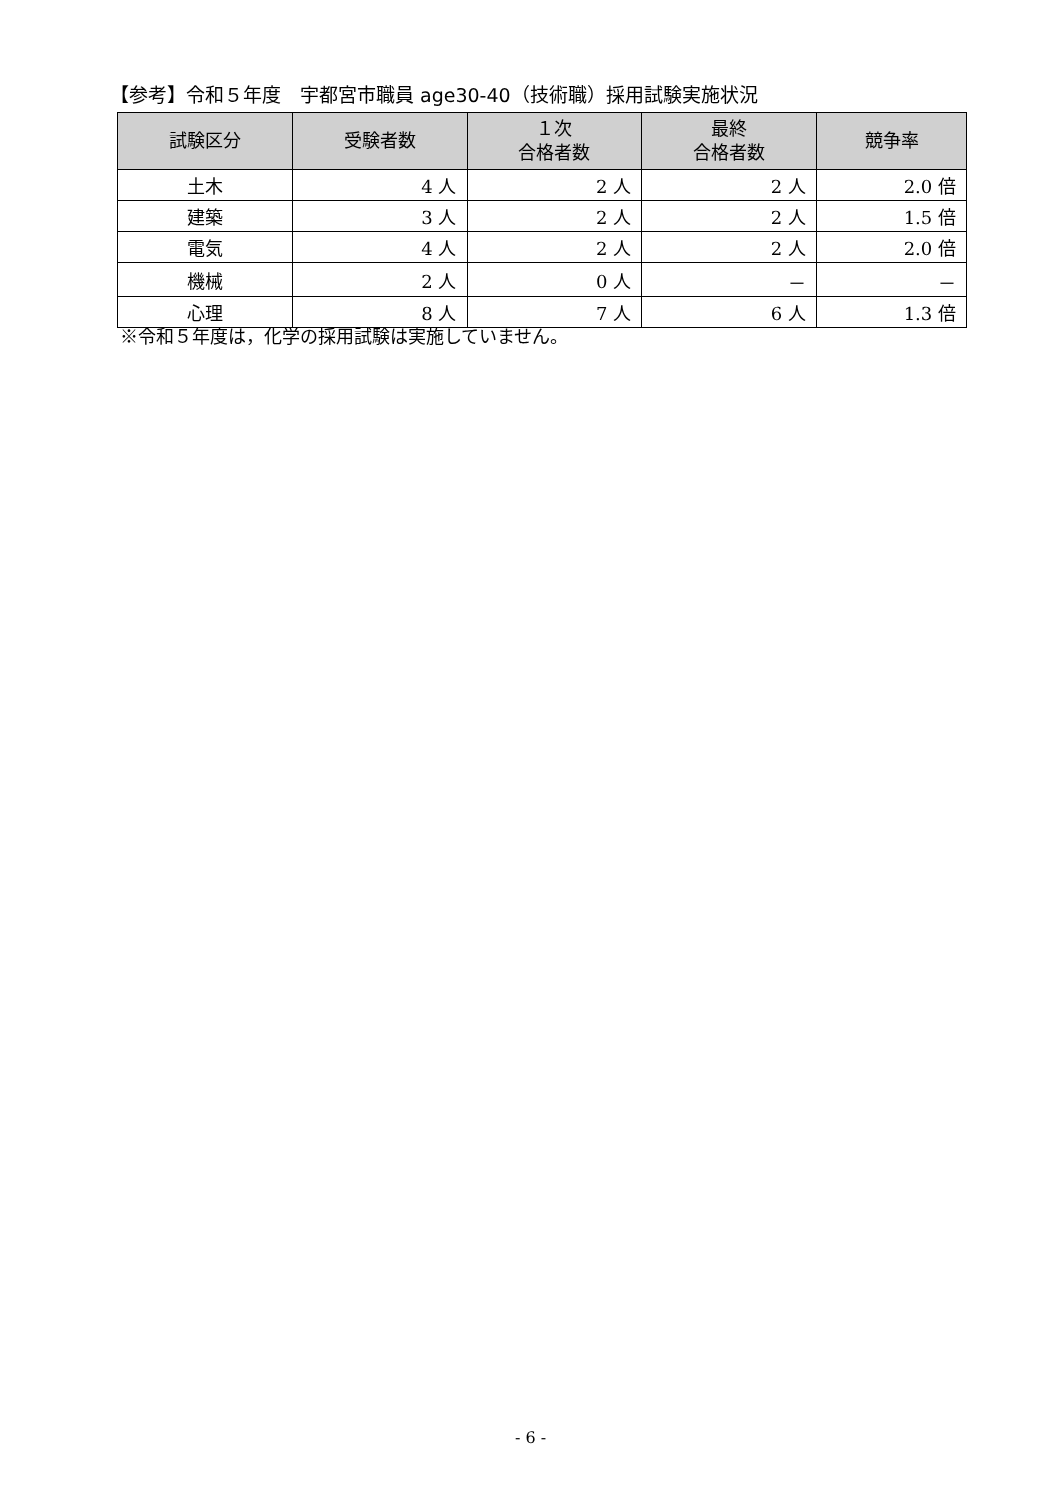【参考】令和５年度　宇都宮市職員 age30-40（技術職）採用試験実施状況
| 試験区分 | 受験者数 | １次 合格者数 | 最終 合格者数 | 競争率 |
| --- | --- | --- | --- | --- |
| 土木 | 4 人 | 2 人 | 2 人 | 2.0 倍 |
| 建築 | 3 人 | 2 人 | 2 人 | 1.5 倍 |
| 電気 | 4 人 | 2 人 | 2 人 | 2.0 倍 |
| 機械 | 2 人 | 0 人 | － | － |
| 心理 | 8 人 | 7 人 | 6 人 | 1.3 倍 |
※令和５年度は，化学の採用試験は実施していません。
- 6 -